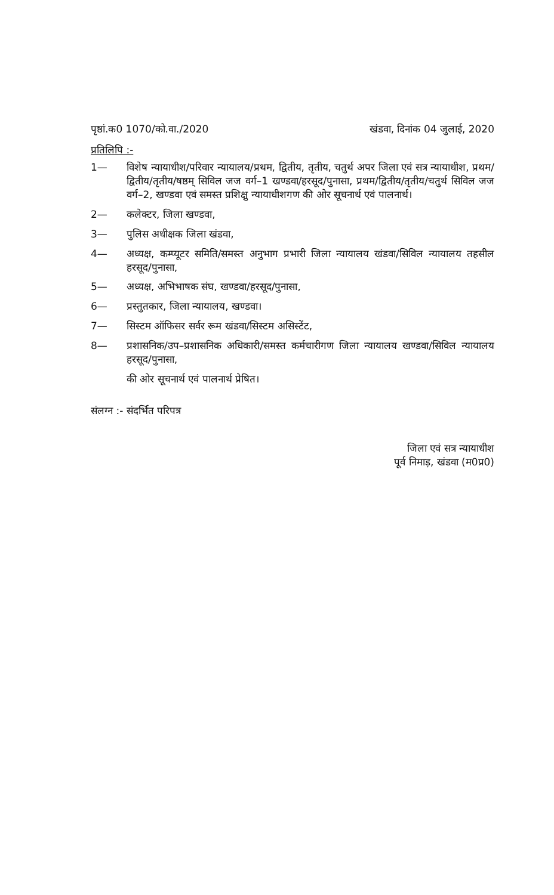पृष्ठां.क0 1070/को.वा./2020 खंडवा, दिनांक 04 जुलाई, 2020
प्रतिलिपि :-
1— विशेष न्यायाधीश/परिवार न्यायालय/प्रथम, द्वितीय, तृतीय, चतुर्थ अपर जिला एवं सत्र न्यायाधीश, प्रथम/द्वितीय/तृतीय/षष्ठम् सिविल जज वर्ग–1 खण्डवा/हरसूद/पुनासा, प्रथम/द्वितीय/तृतीय/चतुर्थ सिविल जज वर्ग–2, खण्डवा एवं समस्त प्रशिक्षु न्यायाधीशगण की ओर सूचनार्थ एवं पालनार्थ।
2— कलेक्टर, जिला खण्डवा,
3— पुलिस अधीक्षक जिला खंडवा,
4— अध्यक्ष, कम्प्यूटर समिति/समस्त अनुभाग प्रभारी जिला न्यायालय खंडवा/सिविल न्यायालय तहसील हरसूद/पुनासा,
5— अध्यक्ष, अभिभाषक संघ, खण्डवा/हरसूद/पुनासा,
6— प्रस्तुतकार, जिला न्यायालय, खण्डवा।
7— सिस्टम ऑफिसर सर्वर रूम खंडवा/सिस्टम असिस्टेंट,
8— प्रशासनिक/उप–प्रशासनिक अधिकारी/समस्त कर्मचारीगण जिला न्यायालय खण्डवा/सिविल न्यायालय हरसूद/पुनासा,
की ओर सूचनार्थ एवं पालनार्थ प्रेषित।
संलग्न :- संदर्भित परिपत्र
जिला एवं सत्र न्यायाधीश
पूर्व निमाड़, खंडवा (म0प्र0)